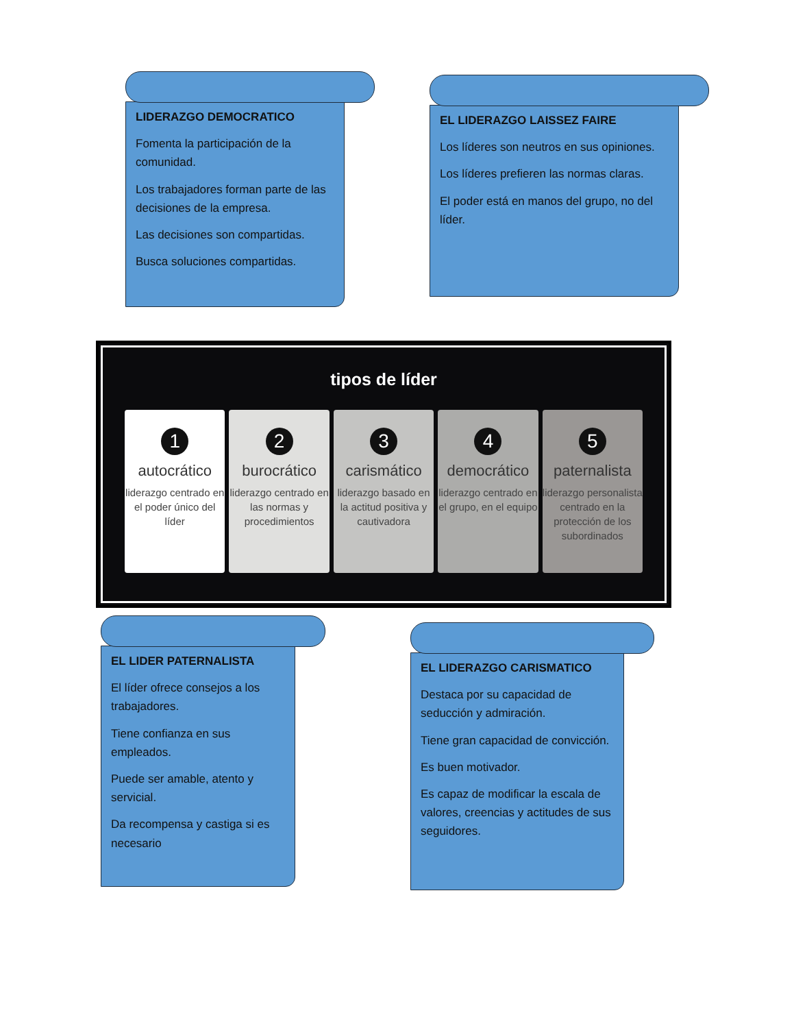LIDERAZGO DEMOCRATICO
Fomenta la participación de la comunidad.
Los trabajadores forman parte de las decisiones de la empresa.
Las decisiones son compartidas.
Busca soluciones compartidas.
EL LIDERAZGO LAISSEZ FAIRE
Los líderes son neutros en sus opiniones.
Los líderes prefieren las normas claras.
El poder está en manos del grupo, no del líder.
tipos de líder
1
autocrático
liderazgo centrado en el poder único del líder
2
burocrático
liderazgo centrado en las normas y procedimientos
3
carismático
liderazgo basado en la actitud positiva y cautivadora
4
democrático
liderazgo centrado en el grupo, en el equipo
5
paternalista
liderazgo personalista centrado en la protección de los subordinados
EL LIDER PATERNALISTA
El líder ofrece consejos a los trabajadores.
Tiene confianza en sus empleados.
Puede ser amable, atento y servicial.
Da recompensa y castiga si es necesario
EL LIDERAZGO CARISMATICO
Destaca por su capacidad de seducción y admiración.
Tiene gran capacidad de convicción.
Es buen motivador.
Es capaz de modificar la escala de valores, creencias y actitudes de sus seguidores.